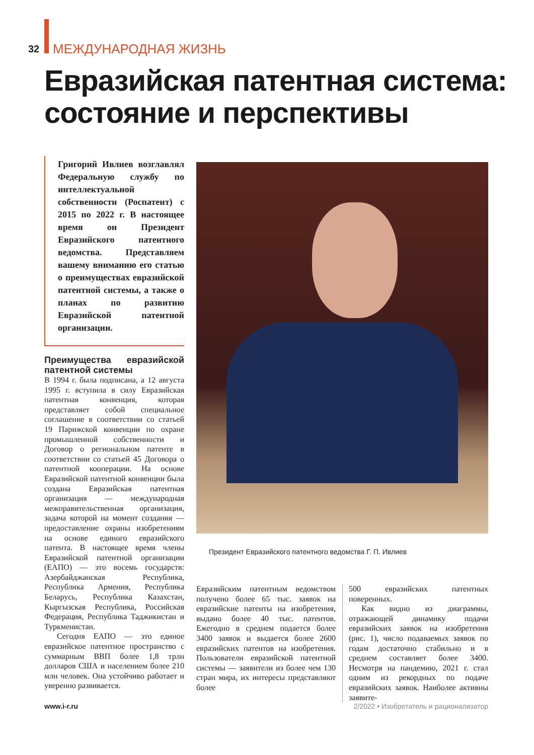32 МЕЖДУНАРОДНАЯ ЖИЗНЬ
Евразийская патентная система:
состояние и перспективы
Григорий Ивлиев возглавлял Федеральную службу по интеллектуальной собственности (Роспатент) с 2015 по 2022 г. В настоящее время он Президент Евразийского патентного ведомства. Представляем вашему вниманию его статью о преимуществах евразийской патентной системы, а также о планах по развитию Евразийской патентной организации.
Преимущества евразийской патентной системы
В 1994 г. была подписана, а 12 августа 1995 г. вступила в силу Евразийская патентная конвенция, которая представляет собой специальное соглашение в соответствии со статьей 19 Парижской конвенции по охране промышленной собственности и Договор о региональном патенте в соответствии со статьей 45 Договора о патентной кооперации. На основе Евразийской патентной конвенции была создана Евразийская патентная организация — международная межправительственная организация, задача которой на момент создания — предоставление охраны изобретениям на основе единого евразийского патента. В настоящее время члены Евразийской патентной организации (ЕАПО) — это восемь государств: Азербайджанская Республика, Республика Армения, Республика Беларусь, Республика Казахстан, Кыргызская Республика, Российская Федерация, Республика Таджикистан и Туркменистан.
Сегодня ЕАПО — это единое евразийское патентное пространство с суммарным ВВП более 1,8 трлн долларов США и населением более 210 млн человек. Она устойчиво работает и уверенно развивается.
Президент Евразийского патентного ведомства Г. П. Ивлиев
Евразийским патентным ведомством получено более 65 тыс. заявок на евразийские патенты на изобретения, выдано более 40 тыс. патентов. Ежегодно в среднем подается более 3400 заявок и выдается более 2600 евразийских патентов на изобретения. Пользователи евразийской патентной системы — заявители из более чем 130 стран мира, их интересы представляют более
500 евразийских патентных поверенных.
Как видно из диаграммы, отражающей динамику подачи евразийских заявок на изобретения (рис. 1), число подаваемых заявок по годам достаточно стабильно и в среднем составляет более 3400. Несмотря на пандемию, 2021 г. стал одним из рекордных по подаче евразийских заявок. Наиболее активны заявите-
www.i-r.ru
2/2022 • Изобретатель и рационализатор